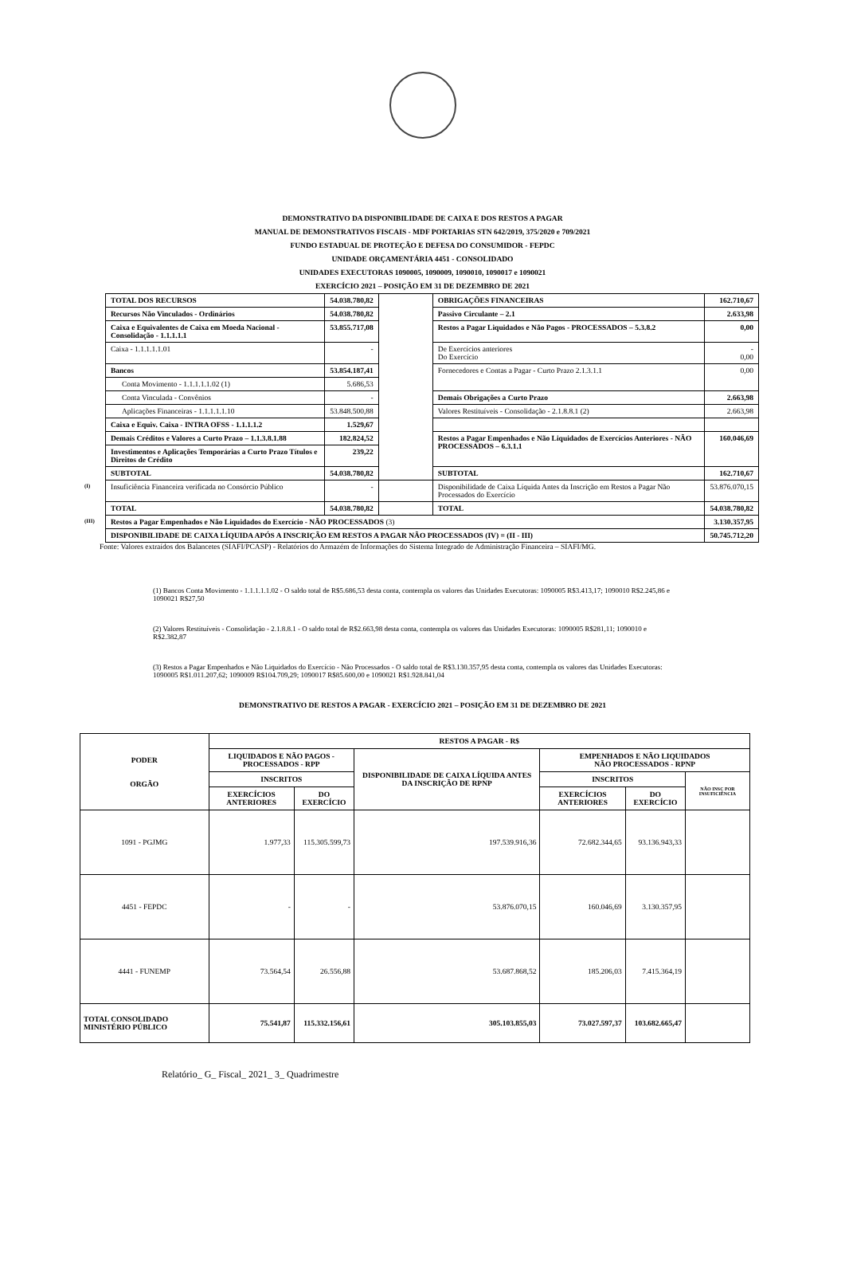DEMONSTRATIVO DA DISPONIBILIDADE DE CAIXA E DOS RESTOS A PAGAR
MANUAL DE DEMONSTRATIVOS FISCAIS - MDF PORTARIAS STN 642/2019, 375/2020 e 709/2021
FUNDO ESTADUAL DE PROTEÇÃO E DEFESA DO CONSUMIDOR - FEPDC
UNIDADE ORÇAMENTÁRIA 4451 - CONSOLIDADO
UNIDADES EXECUTORAS 1090005, 1090009, 1090010, 1090017 e 1090021
EXERCÍCIO 2021 – POSIÇÃO EM 31 DE DEZEMBRO DE 2021
| | TOTAL DOS RECURSOS | 54.038.780,82 | | OBRIGAÇÕES FINANCEIRAS | 162.710,67 |
| | Recursos Não Vinculados - Ordinários | 54.038.780,82 | | Passivo Circulante – 2.1 | 2.633,98 |
| | Caixa e Equivalentes de Caixa em Moeda Nacional - Consolidação - 1.1.1.1.1 | 53.855.717,08 | | Restos a Pagar Liquidados e Não Pagos - PROCESSADOS – 5.3.8.2 | 0,00 |
| | Caixa - 1.1.1.1.1.01 | - | | De Exercícios anteriores Do Exercício | - 0,00 |
| | Bancos | 53.854.187,41 | | Fornecedores e Contas a Pagar - Curto Prazo 2.1.3.1.1 | 0,00 |
| | Conta Movimento - 1.1.1.1.1.02 (1) | 5.686,53 | | | |
| | Conta Vinculada - Convênios | - | | Demais Obrigações a Curto Prazo | 2.663,98 |
| | Aplicações Financeiras - 1.1.1.1.1.10 | 53.848.500,88 | | Valores Restituíveis - Consolidação - 2.1.8.8.1 (2) | 2.663,98 |
| | Caixa e Equiv. Caixa - INTRA OFSS - 1.1.1.1.2 | 1.529,67 | | | |
| | Demais Créditos e Valores a Curto Prazo – 1.1.3.8.1.88 | 182.824,52 | | Restos a Pagar Empenhados e Não Liquidados de Exercícios Anteriores - NÃO PROCESSADOS – 6.3.1.1 | 160.046,69 |
| | Investimentos e Aplicações Temporárias a Curto Prazo Títulos e Direitos de Crédito | 239,22 | | | |
| | SUBTOTAL | 54.038.780,82 | | SUBTOTAL | 162.710,67 |
| (I) | Insuficiência Financeira verificada no Consórcio Público | - | | Disponibilidade de Caixa Líquida Antes da Inscrição em Restos a Pagar Não Processados do Exercício | 53.876.070,15 |
| | TOTAL | 54.038.780,82 | | TOTAL | 54.038.780,82 |
| (III) | Restos a Pagar Empenhados e Não Liquidados do Exercício - NÃO PROCESSADOS (3) | | | | 3.130.357,95 |
| | DISPONIBILIDADE DE CAIXA LÍQUIDA APÓS A INSCRIÇÃO EM RESTOS A PAGAR NÃO PROCESSADOS (IV) = (II - III) | | | | 50.745.712,20 |
Fonte: Valores extraídos dos Balancetes (SIAFI/PCASP) - Relatórios do Armazém de Informações do Sistema Integrado de Administração Financeira – SIAFI/MG.
(1) Bancos Conta Movimento - 1.1.1.1.1.02 - O saldo total de R$5.686,53 desta conta, contempla os valores das Unidades Executoras: 1090005 R$3.413,17; 1090010 R$2.245,86 e 1090021 R$27,50
(2) Valores Restituíveis - Consolidação - 2.1.8.8.1 - O saldo total de R$2.663,98 desta conta, contempla os valores das Unidades Executoras: 1090005 R$281,11; 1090010 e R$2.382,87
(3) Restos a Pagar Empenhados e Não Liquidados do Exercício - Não Processados - O saldo total de R$3.130.357,95 desta conta, contempla os valores das Unidades Executoras: 1090005 R$1.011.207,62; 1090009 R$104.709,29; 1090017 R$85.600,00 e 1090021 R$1.928.841,04
DEMONSTRATIVO DE RESTOS A PAGAR - EXERCÍCIO 2021 – POSIÇÃO EM 31 DE DEZEMBRO DE 2021
| PODER ORGÃO | RESTOS A PAGAR - R$ | | | | | |
| --- | --- | --- | --- | --- | --- | --- |
| | LIQUIDADOS E NÃO PAGOS - PROCESSADOS - RPP | | DISPONIBILIDADE DE CAIXA LÍQUIDA ANTES DA INSCRIÇÃO DE RPNP | EMPENHADOS E NÃO LIQUIDADOS NÃO PROCESSADOS - RPNP | | |
| | INSCRITOS | | | INSCRITOS | | NÃO INSC POR INSUFICIÊNCIA |
| | EXERCÍCIOS ANTERIORES | DO EXERCÍCIO | | EXERCÍCIOS ANTERIORES | DO EXERCÍCIO | |
| 1091 - PGJMG | 1.977,33 | 115.305.599,73 | 197.539.916,36 | 72.682.344,65 | 93.136.943,33 | |
| 4451 - FEPDC | - | - | 53.876.070,15 | 160.046,69 | 3.130.357,95 | |
| 4441 - FUNEMP | 73.564,54 | 26.556,88 | 53.687.868,52 | 185.206,03 | 7.415.364,19 | |
| TOTAL CONSOLIDADO MINISTÉRIO PÚBLICO | 75.541,87 | 115.332.156,61 | 305.103.855,03 | 73.027.597,37 | 103.682.665,47 | |
Relatório_ G_ Fiscal_ 2021_ 3_ Quadrimestre